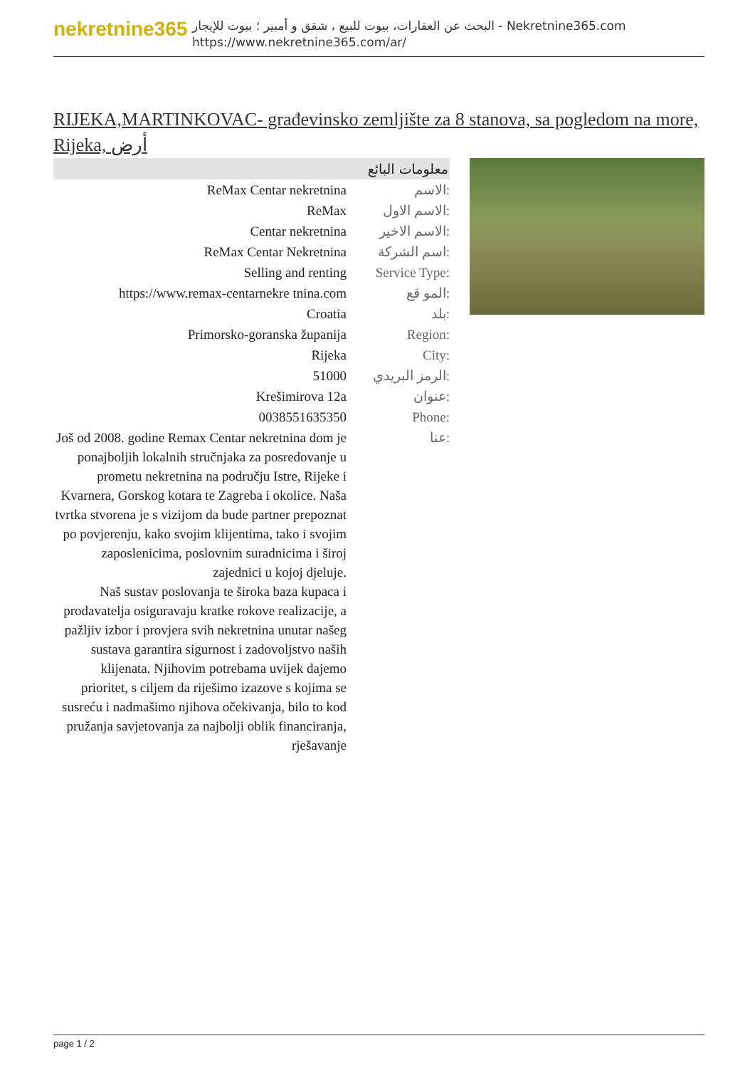nekretnine365
البحث عن العقارات، بيوت للبيع ، شقق و أمبير ؛ بيوت للإيجار - Nekretnine365.com
https://www.nekretnine365.com/ar/
RIJEKA,MARTINKOVAC- građevinsko zemljište za 8 stanova, sa pogledom na more, Rijeka, أرض
معلومات البائع
| ReMax Centar nekretnina | الاسم: |
| ReMax | الاسم الاول: |
| Centar nekretnina | الاسم الاخير: |
| ReMax Centar Nekretnina | اسم الشركة: |
| Selling and renting | Service Type: |
| https://www.remax-centarnekre tnina.com | المو قع: |
| Croatia | بلد: |
| Primorsko-goranska županija | Region: |
| Rijeka | City: |
| 51000 | الرمز البريدي: |
| Krešimirova 12a | عنوان: |
| 0038551635350 | Phone: |
| Još od 2008. godine Remax Centar nekretnina dom je ponajboljih lokalnih stručnjaka za posredovanje u prometu nekretnina na području Istre, Rijeke i Kvarnera, Gorskog kotara te Zagreba i okolice. Naša tvrtka stvorena je s vizijom da bude partner prepoznat po povjerenju, kako svojim klijentima, tako i svojim zaposlenicima, poslovnim suradnicima i široj zajednici u kojoj djeluje. Naš sustav poslovanja te široka baza kupaca i prodavatelja osiguravaju kratke rokove realizacije, a pažljiv izbor i provjera svih nekretnina unutar našeg sustava garantira sigurnost i zadovoljstvo naših klijenata. Njihovim potrebama uvijek dajemo prioritet, s ciljem da riješimo izazove s kojima se susreću i nadmašimo njihova očekivanja, bilo to kod pružanja savjetovanja za najbolji oblik financiranja, rješavanje | عنا: |
page 1 / 2